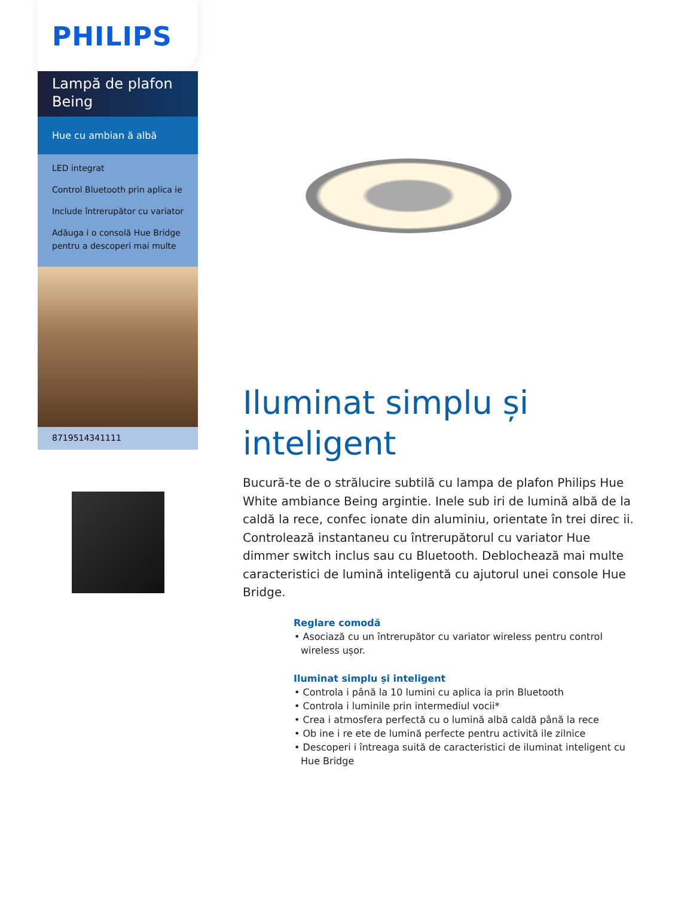PHILIPS
Lampă de plafon
Being
Hue cu ambian ă albă
LED integrat
Control Bluetooth prin aplica ie
Include întrerupător cu variator
Adăuga i o consolă Hue Bridge pentru a descoperi mai multe
8719514341111
Iluminat simplu și inteligent
Bucură-te de o strălucire subtilă cu lampa de plafon Philips Hue White ambiance Being argintie. Inele sub iri de lumină albă de la caldă la rece, confec ionate din aluminiu, orientate în trei direc ii. Controlează instantaneu cu întrerupătorul cu variator Hue dimmer switch inclus sau cu Bluetooth. Deblochează mai multe caracteristici de lumină inteligentă cu ajutorul unei console Hue Bridge.
Reglare comodă
• Asociază cu un întrerupător cu variator wireless pentru control wireless ușor.
Iluminat simplu și inteligent
• Controla i până la 10 lumini cu aplica ia prin Bluetooth
• Controla i luminile prin intermediul vocii*
• Crea i atmosfera perfectă cu o lumină albă caldă până la rece
• Ob ine i re ete de lumină perfecte pentru activită ile zilnice
• Descoperi i întreaga suită de caracteristici de iluminat inteligent cu Hue Bridge